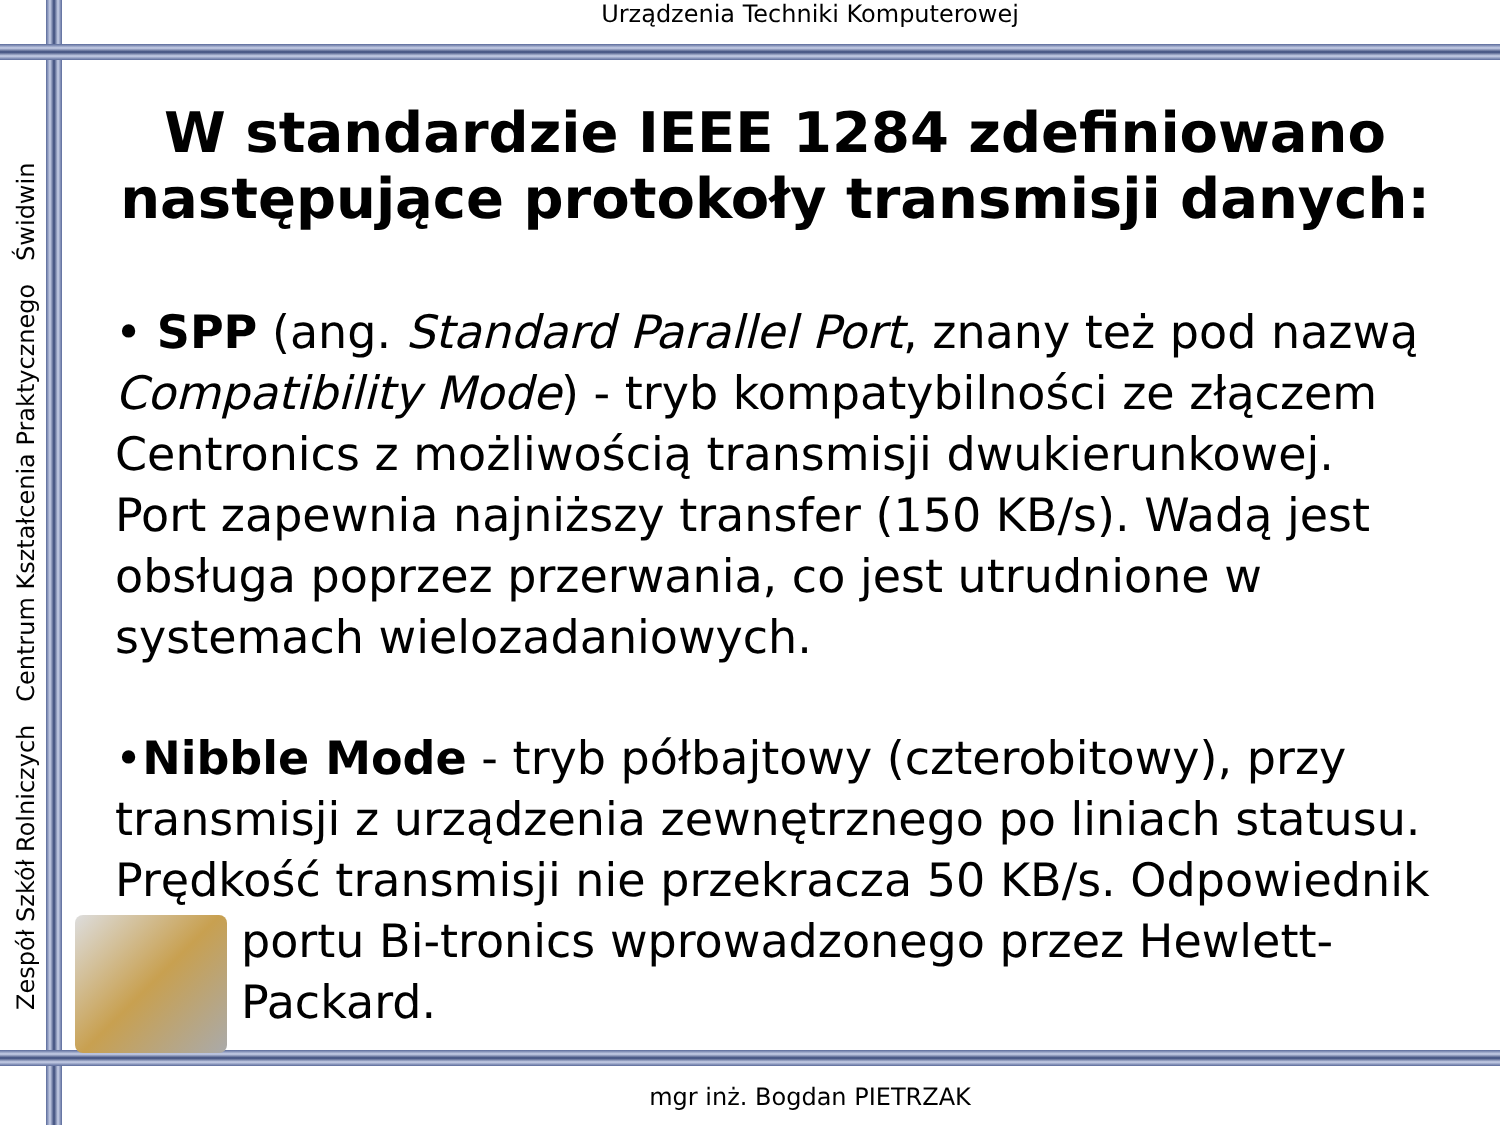Urządzenia Techniki Komputerowej
Zespół Szkół Rolniczych Centrum Kształcenia Praktycznego Świdwin
W standardzie IEEE 1284 zdefiniowano następujące protokoły transmisji danych:
• SPP (ang. Standard Parallel Port, znany też pod nazwą Compatibility Mode) - tryb kompatybilności ze złączem Centronics z możliwością transmisji dwukierunkowej. Port zapewnia najniższy transfer (150 KB/s). Wadą jest obsługa poprzez przerwania, co jest utrudnione w systemach wielozadaniowych.
•Nibble Mode - tryb półbajtowy (czterobitowy), przy transmisji z urządzenia zewnętrznego po liniach statusu. Prędkość transmisji nie przekracza 50 KB/s. Odpowiednik portu Bi-tronics wprowadzonego przez Hewlett-Packard.
mgr inż. Bogdan PIETRZAK